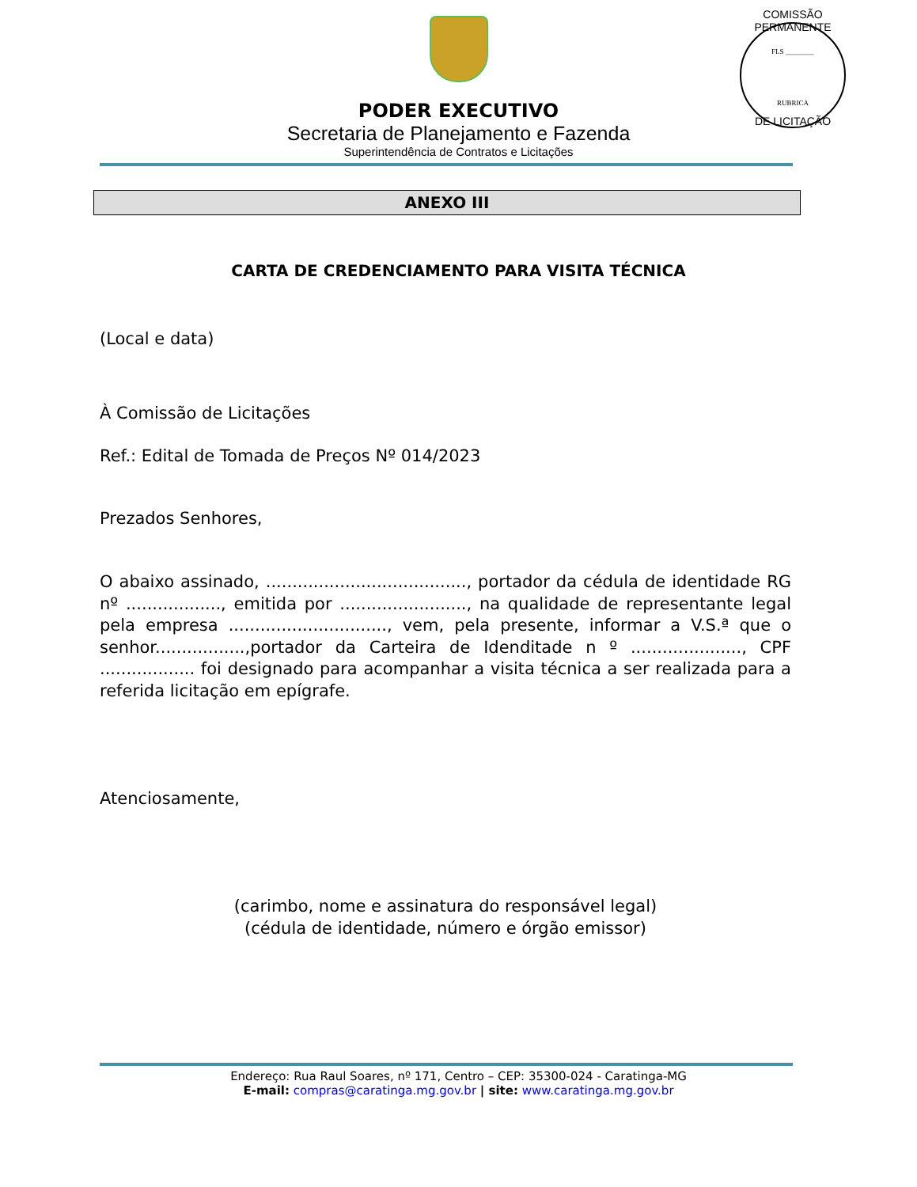PODER EXECUTIVO
Secretaria de Planejamento e Fazenda
Superintendência de Contratos e Licitações
COMISSÃO PERMANENTE
FLS ________
RUBRICA
DE LICITAÇÃO
ANEXO III
CARTA DE CREDENCIAMENTO PARA VISITA TÉCNICA
(Local e data)
À Comissão de Licitações
Ref.: Edital de Tomada de Preços Nº 014/2023
Prezados Senhores,
O abaixo assinado, ......................................, portador da cédula de identidade RG nº .................., emitida por ........................, na qualidade de representante legal pela empresa .............................., vem, pela presente, informar a V.S.ª que o senhor.................,portador da Carteira de Idenditade n º ....................., CPF .................. foi designado para acompanhar a visita técnica a ser realizada para a referida licitação em epígrafe.
Atenciosamente,
(carimbo, nome e assinatura do responsável legal)
(cédula de identidade, número e órgão emissor)
Endereço: Rua Raul Soares, nº 171, Centro – CEP: 35300-024 - Caratinga-MG
E-mail: compras@caratinga.mg.gov.br | site: www.caratinga.mg.gov.br